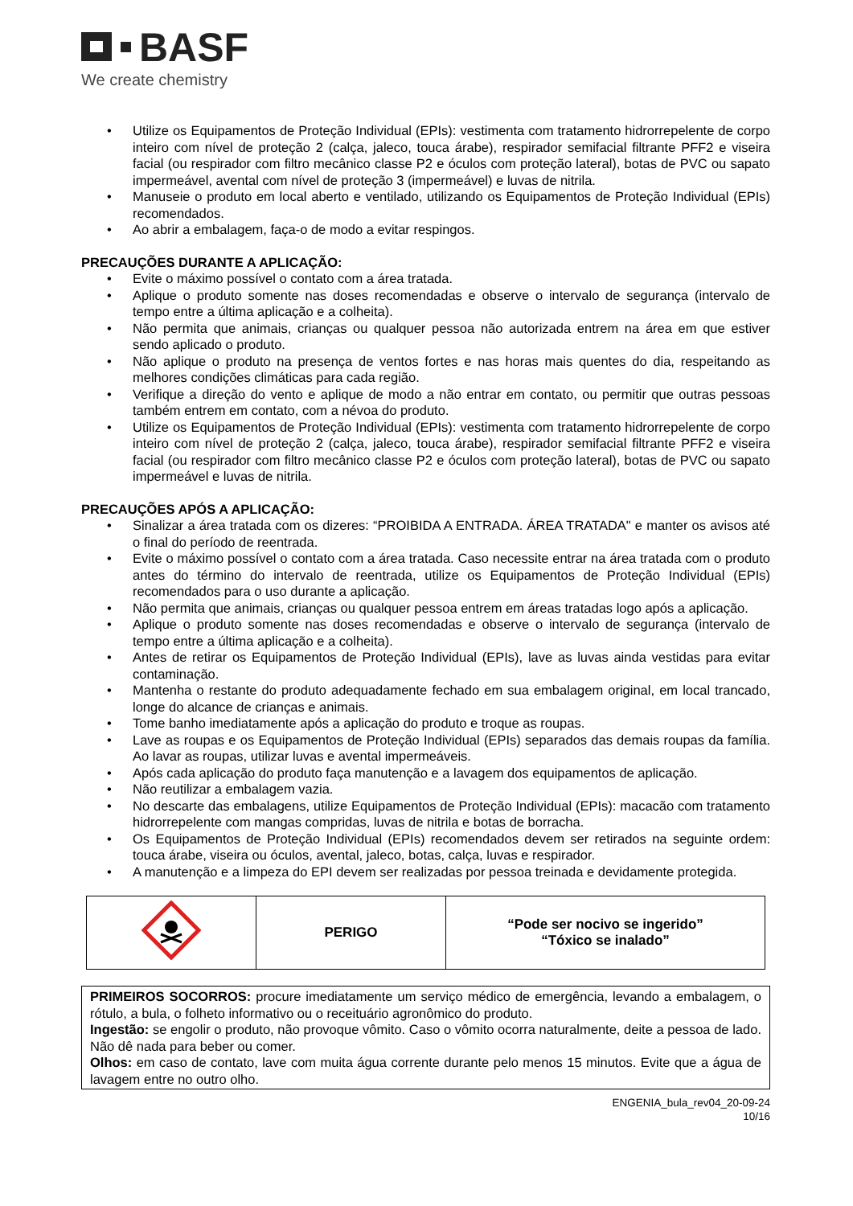BASF
We create chemistry
• Utilize os Equipamentos de Proteção Individual (EPIs): vestimenta com tratamento hidrorrepelente de corpo inteiro com nível de proteção 2 (calça, jaleco, touca árabe), respirador semifacial filtrante PFF2 e viseira facial (ou respirador com filtro mecânico classe P2 e óculos com proteção lateral), botas de PVC ou sapato impermeável, avental com nível de proteção 3 (impermeável) e luvas de nitrila.
• Manuseie o produto em local aberto e ventilado, utilizando os Equipamentos de Proteção Individual (EPIs) recomendados.
• Ao abrir a embalagem, faça-o de modo a evitar respingos.
PRECAUÇÕES DURANTE A APLICAÇÃO:
• Evite o máximo possível o contato com a área tratada.
• Aplique o produto somente nas doses recomendadas e observe o intervalo de segurança (intervalo de tempo entre a última aplicação e a colheita).
• Não permita que animais, crianças ou qualquer pessoa não autorizada entrem na área em que estiver sendo aplicado o produto.
• Não aplique o produto na presença de ventos fortes e nas horas mais quentes do dia, respeitando as melhores condições climáticas para cada região.
• Verifique a direção do vento e aplique de modo a não entrar em contato, ou permitir que outras pessoas também entrem em contato, com a névoa do produto.
• Utilize os Equipamentos de Proteção Individual (EPIs): vestimenta com tratamento hidrorrepelente de corpo inteiro com nível de proteção 2 (calça, jaleco, touca árabe), respirador semifacial filtrante PFF2 e viseira facial (ou respirador com filtro mecânico classe P2 e óculos com proteção lateral), botas de PVC ou sapato impermeável e luvas de nitrila.
PRECAUÇÕES APÓS A APLICAÇÃO:
• Sinalizar a área tratada com os dizeres: “PROIBIDA A ENTRADA. ÁREA TRATADA" e manter os avisos até o final do período de reentrada.
• Evite o máximo possível o contato com a área tratada. Caso necessite entrar na área tratada com o produto antes do término do intervalo de reentrada, utilize os Equipamentos de Proteção Individual (EPIs) recomendados para o uso durante a aplicação.
• Não permita que animais, crianças ou qualquer pessoa entrem em áreas tratadas logo após a aplicação.
• Aplique o produto somente nas doses recomendadas e observe o intervalo de segurança (intervalo de tempo entre a última aplicação e a colheita).
• Antes de retirar os Equipamentos de Proteção Individual (EPIs), lave as luvas ainda vestidas para evitar contaminação.
• Mantenha o restante do produto adequadamente fechado em sua embalagem original, em local trancado, longe do alcance de crianças e animais.
• Tome banho imediatamente após a aplicação do produto e troque as roupas.
• Lave as roupas e os Equipamentos de Proteção Individual (EPIs) separados das demais roupas da família. Ao lavar as roupas, utilizar luvas e avental impermeáveis.
• Após cada aplicação do produto faça manutenção e a lavagem dos equipamentos de aplicação.
• Não reutilizar a embalagem vazia.
• No descarte das embalagens, utilize Equipamentos de Proteção Individual (EPIs): macacão com tratamento hidrorrepelente com mangas compridas, luvas de nitrila e botas de borracha.
• Os Equipamentos de Proteção Individual (EPIs) recomendados devem ser retirados na seguinte ordem: touca árabe, viseira ou óculos, avental, jaleco, botas, calça, luvas e respirador.
• A manutenção e a limpeza do EPI devem ser realizadas por pessoa treinada e devidamente protegida.
| | PERIGO | “Pode ser nocivo se ingerido” “Tóxico se inalado” |
PRIMEIROS SOCORROS: procure imediatamente um serviço médico de emergência, levando a embalagem, o rótulo, a bula, o folheto informativo ou o receituário agronômico do produto.
Ingestão: se engolir o produto, não provoque vômito. Caso o vômito ocorra naturalmente, deite a pessoa de lado. Não dê nada para beber ou comer.
Olhos: em caso de contato, lave com muita água corrente durante pelo menos 15 minutos. Evite que a água de lavagem entre no outro olho.
ENGENIA_bula_rev04_20-09-24
10/16